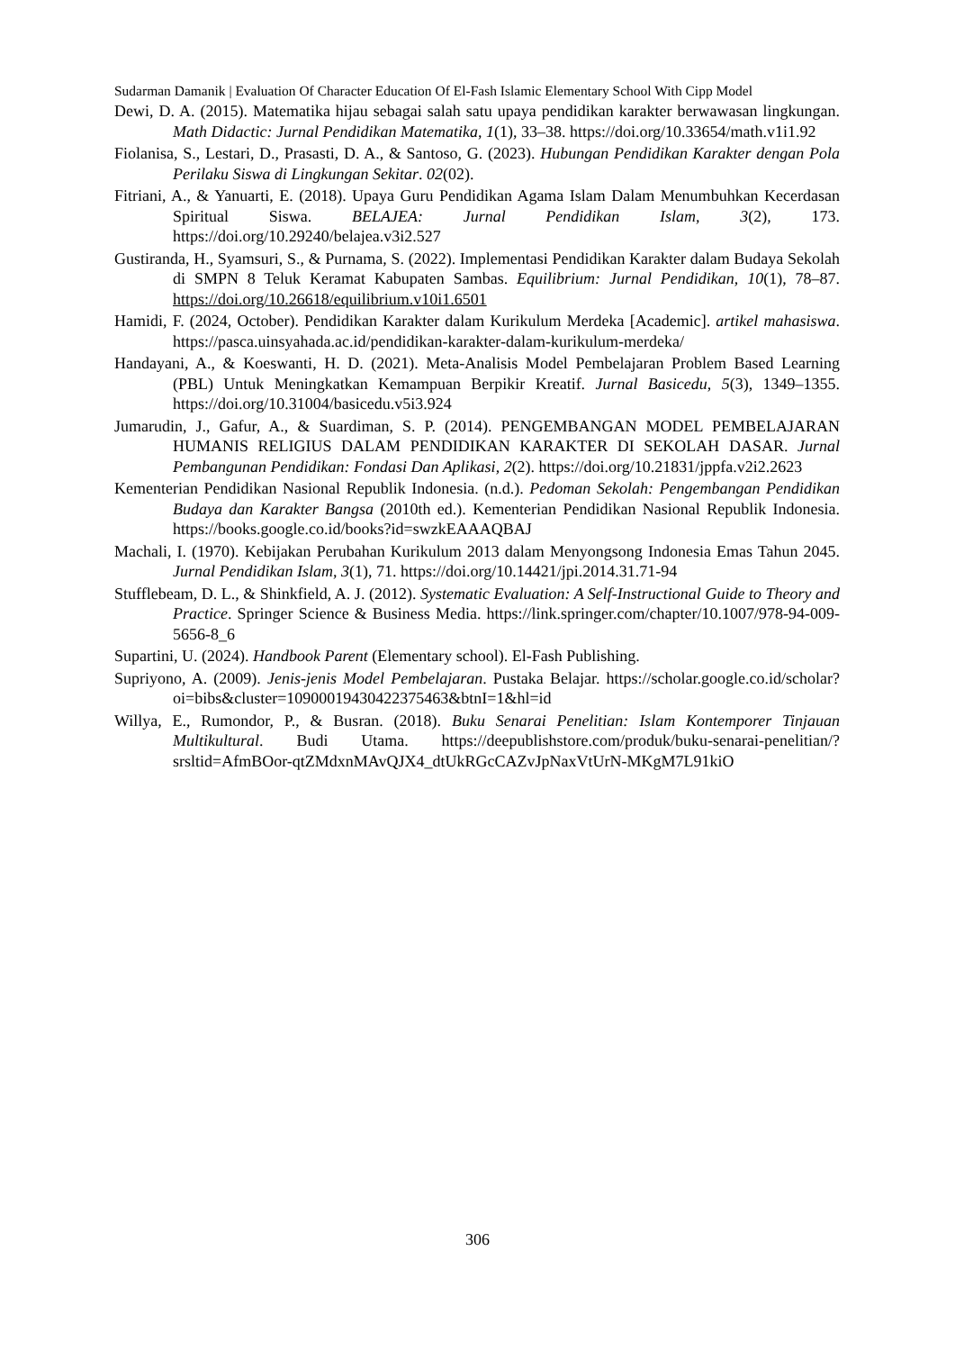Sudarman Damanik | Evaluation Of Character Education Of El-Fash Islamic Elementary School With Cipp Model
Dewi, D. A. (2015). Matematika hijau sebagai salah satu upaya pendidikan karakter berwawasan lingkungan. Math Didactic: Jurnal Pendidikan Matematika, 1(1), 33–38. https://doi.org/10.33654/math.v1i1.92
Fiolanisa, S., Lestari, D., Prasasti, D. A., & Santoso, G. (2023). Hubungan Pendidikan Karakter dengan Pola Perilaku Siswa di Lingkungan Sekitar. 02(02).
Fitriani, A., & Yanuarti, E. (2018). Upaya Guru Pendidikan Agama Islam Dalam Menumbuhkan Kecerdasan Spiritual Siswa. BELAJEA: Jurnal Pendidikan Islam, 3(2), 173. https://doi.org/10.29240/belajea.v3i2.527
Gustiranda, H., Syamsuri, S., & Purnama, S. (2022). Implementasi Pendidikan Karakter dalam Budaya Sekolah di SMPN 8 Teluk Keramat Kabupaten Sambas. Equilibrium: Jurnal Pendidikan, 10(1), 78–87. https://doi.org/10.26618/equilibrium.v10i1.6501
Hamidi, F. (2024, October). Pendidikan Karakter dalam Kurikulum Merdeka [Academic]. artikel mahasiswa. https://pasca.uinsyahada.ac.id/pendidikan-karakter-dalam-kurikulum-merdeka/
Handayani, A., & Koeswanti, H. D. (2021). Meta-Analisis Model Pembelajaran Problem Based Learning (PBL) Untuk Meningkatkan Kemampuan Berpikir Kreatif. Jurnal Basicedu, 5(3), 1349–1355. https://doi.org/10.31004/basicedu.v5i3.924
Jumarudin, J., Gafur, A., & Suardiman, S. P. (2014). PENGEMBANGAN MODEL PEMBELAJARAN HUMANIS RELIGIUS DALAM PENDIDIKAN KARAKTER DI SEKOLAH DASAR. Jurnal Pembangunan Pendidikan: Fondasi Dan Aplikasi, 2(2). https://doi.org/10.21831/jppfa.v2i2.2623
Kementerian Pendidikan Nasional Republik Indonesia. (n.d.). Pedoman Sekolah: Pengembangan Pendidikan Budaya dan Karakter Bangsa (2010th ed.). Kementerian Pendidikan Nasional Republik Indonesia. https://books.google.co.id/books?id=swzkEAAAQBAJ
Machali, I. (1970). Kebijakan Perubahan Kurikulum 2013 dalam Menyongsong Indonesia Emas Tahun 2045. Jurnal Pendidikan Islam, 3(1), 71. https://doi.org/10.14421/jpi.2014.31.71-94
Stufflebeam, D. L., & Shinkfield, A. J. (2012). Systematic Evaluation: A Self-Instructional Guide to Theory and Practice. Springer Science & Business Media. https://link.springer.com/chapter/10.1007/978-94-009-5656-8_6
Supartini, U. (2024). Handbook Parent (Elementary school). El-Fash Publishing.
Supriyono, A. (2009). Jenis-jenis Model Pembelajaran. Pustaka Belajar. https://scholar.google.co.id/scholar?oi=bibs&cluster=10900019430422375463&btnI=1&hl=id
Willya, E., Rumondor, P., & Busran. (2018). Buku Senarai Penelitian: Islam Kontemporer Tinjauan Multikultural. Budi Utama. https://deepublishstore.com/produk/buku-senarai-penelitian/?srsltid=AfmBOor-qtZMdxnMAvQJX4_dtUkRGcCAZvJpNaxVtUrN-MKgM7L91kiO
306